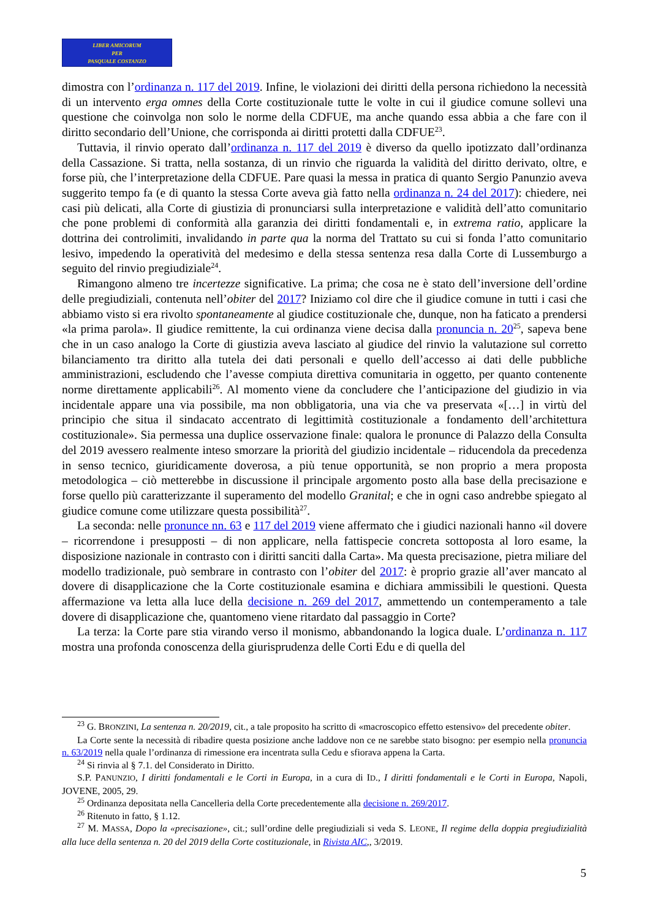LIBER AMICORUM
PER
PASQUALE COSTANZO
dimostra con l’ordinanza n. 117 del 2019. Infine, le violazioni dei diritti della persona richiedono la necessità di un intervento erga omnes della Corte costituzionale tutte le volte in cui il giudice comune sollevi una questione che coinvolga non solo le norme della CDFUE, ma anche quando essa abbia a che fare con il diritto secondario dell’Unione, che corrisponda ai diritti protetti dalla CDFUE<sup>23</sup>.
Tuttavia, il rinvio operato dall’ordinanza n. 117 del 2019 è diverso da quello ipotizzato dall’ordinanza della Cassazione. Si tratta, nella sostanza, di un rinvio che riguarda la validità del diritto derivato, oltre, e forse più, che l’interpretazione della CDFUE. Pare quasi la messa in pratica di quanto Sergio Panunzio aveva suggerito tempo fa (e di quanto la stessa Corte aveva già fatto nella ordinanza n. 24 del 2017): chiedere, nei casi più delicati, alla Corte di giustizia di pronunciarsi sulla interpretazione e validità dell’atto comunitario che pone problemi di conformità alla garanzia dei diritti fondamentali e, in extrema ratio, applicare la dottrina dei controlimiti, invalidando in parte qua la norma del Trattato su cui si fonda l’atto comunitario lesivo, impedendo la operatività del medesimo e della stessa sentenza resa dalla Corte di Lussemburgo a seguito del rinvio pregiudiziale<sup>24</sup>.
Rimangono almeno tre incertezze significative. La prima; che cosa ne è stato dell’inversione dell’ordine delle pregiudiziali, contenuta nell’obiter del 2017? Iniziamo col dire che il giudice comune in tutti i casi che abbiamo visto si era rivolto spontaneamente al giudice costituzionale che, dunque, non ha faticato a prendersi «la prima parola». Il giudice remittente, la cui ordinanza viene decisa dalla pronuncia n. 20<sup>25</sup>, sapeva bene che in un caso analogo la Corte di giustizia aveva lasciato al giudice del rinvio la valutazione sul corretto bilanciamento tra diritto alla tutela dei dati personali e quello dell’accesso ai dati delle pubbliche amministrazioni, escludendo che l’avesse compiuta direttiva comunitaria in oggetto, per quanto contenente norme direttamente applicabili<sup>26</sup>. Al momento viene da concludere che l’anticipazione del giudizio in via incidentale appare una via possibile, ma non obbligatoria, una via che va preservata «[…] in virtù del principio che situa il sindacato accentrato di legittimità costituzionale a fondamento dell’architettura costituzionale». Sia permessa una duplice osservazione finale: qualora le pronunce di Palazzo della Consulta del 2019 avessero realmente inteso smorzare la priorità del giudizio incidentale – riducendola da precedenza in senso tecnico, giuridicamente doverosa, a più tenue opportunità, se non proprio a mera proposta metodologica – ciò metterebbe in discussione il principale argomento posto alla base della precisazione e forse quello più caratterizzante il superamento del modello Granital; e che in ogni caso andrebbe spiegato al giudice comune come utilizzare questa possibilità<sup>27</sup>.
La seconda: nelle pronunce nn. 63 e 117 del 2019 viene affermato che i giudici nazionali hanno «il dovere – ricorrendone i presupposti – di non applicare, nella fattispecie concreta sottoposta al loro esame, la disposizione nazionale in contrasto con i diritti sanciti dalla Carta». Ma questa precisazione, pietra miliare del modello tradizionale, può sembrare in contrasto con l’obiter del 2017: è proprio grazie all’aver mancato al dovere di disapplicazione che la Corte costituzionale esamina e dichiara ammissibili le questioni. Questa affermazione va letta alla luce della decisione n. 269 del 2017, ammettendo un contemperamento a tale dovere di disapplicazione che, quantomeno viene ritardato dal passaggio in Corte?
La terza: la Corte pare stia virando verso il monismo, abbandonando la logica duale. L’ordinanza n. 117 mostra una profonda conoscenza della giurisprudenza delle Corti Edu e di quella del
<sup>23</sup> G. BRONZINI, La sentenza n. 20/2019, cit., a tale proposito ha scritto di «macroscopico effetto estensivo» del precedente obiter.
La Corte sente la necessità di ribadire questa posizione anche laddove non ce ne sarebbe stato bisogno: per esempio nella pronuncia n. 63/2019 nella quale l’ordinanza di rimessione era incentrata sulla Cedu e sfiorava appena la Carta.
<sup>24</sup> Si rinvia al § 7.1. del Considerato in Diritto.
S.P. PANUNZIO, I diritti fondamentali e le Corti in Europa, in a cura di ID., I diritti fondamentali e le Corti in Europa, Napoli, JOVENE, 2005, 29.
<sup>25</sup> Ordinanza depositata nella Cancelleria della Corte precedentemente alla decisione n. 269/2017.
<sup>26</sup> Ritenuto in fatto, § 1.12.
<sup>27</sup> M. MASSA, Dopo la «precisazione», cit.; sull’ordine delle pregiudiziali si veda S. LEONE, Il regime della doppia pregiudizialità alla luce della sentenza n. 20 del 2019 della Corte costituzionale, in Rivista AIC,, 3/2019.
5